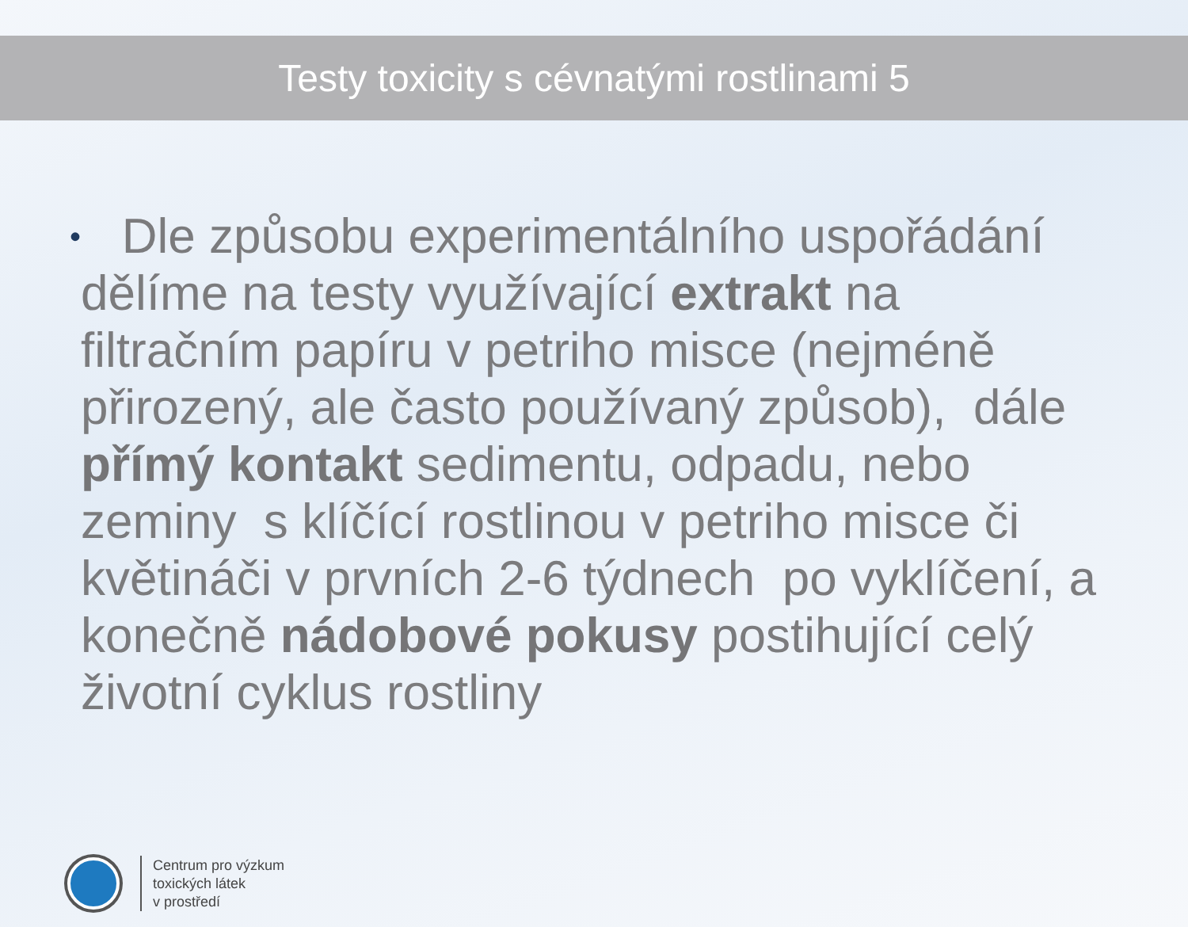Testy toxicity s cévnatými rostlinami 5
•
Dle způsobu experimentálního uspořádání dělíme na testy využívající extrakt na filtračním papíru v petriho misce (nejméně přirozený, ale často používaný způsob), dále přímý kontakt sedimentu, odpadu, nebo zeminy s klíčící rostlinou v petriho misce či květináči v prvních 2-6 týdnech po vyklíčení, a konečně nádobové pokusy postihující celý životní cyklus rostliny
Centrum pro výzkum
toxických látek
v prostředí